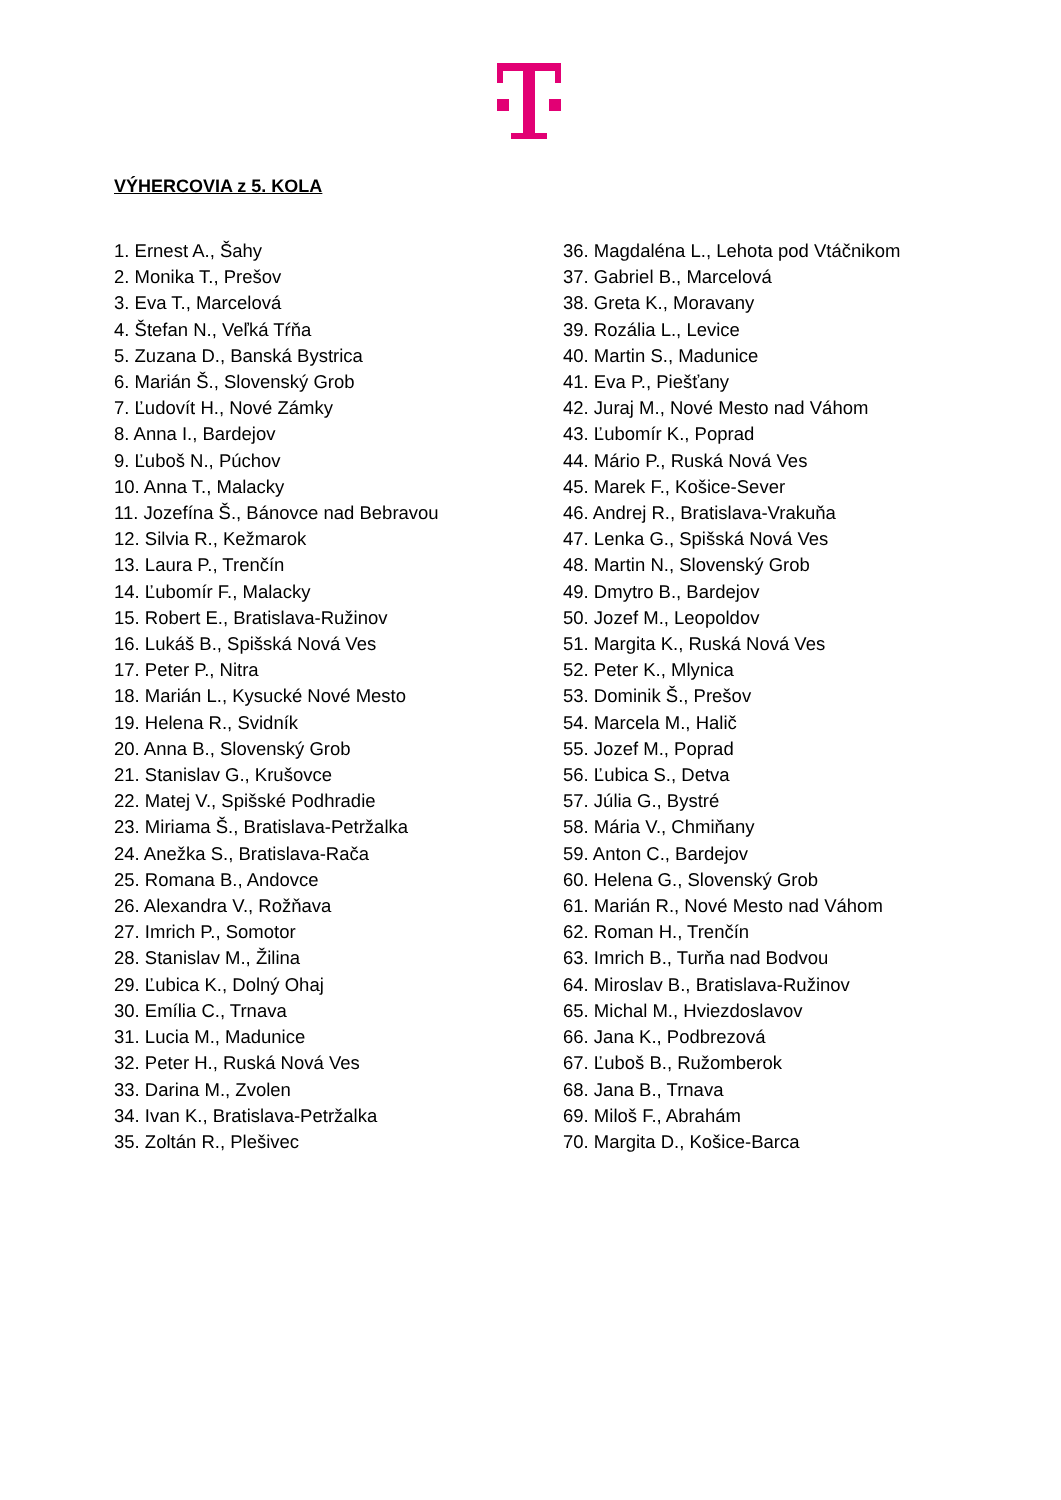VÝHERCOVIA z 5. KOLA
1. Ernest A., Šahy
2. Monika T., Prešov
3. Eva T., Marcelová
4. Štefan N., Veľká Tŕňa
5. Zuzana D., Banská Bystrica
6. Marián Š., Slovenský Grob
7. Ľudovít H., Nové Zámky
8. Anna I., Bardejov
9. Ľuboš N., Púchov
10. Anna T., Malacky
11. Jozefína Š., Bánovce nad Bebravou
12. Silvia R., Kežmarok
13. Laura P., Trenčín
14. Ľubomír F., Malacky
15. Robert E., Bratislava-Ružinov
16. Lukáš B., Spišská Nová Ves
17. Peter P., Nitra
18. Marián L., Kysucké Nové Mesto
19. Helena R., Svidník
20. Anna B., Slovenský Grob
21. Stanislav G., Krušovce
22. Matej V., Spišské Podhradie
23. Miriama Š., Bratislava-Petržalka
24. Anežka S., Bratislava-Rača
25. Romana B., Andovce
26. Alexandra V., Rožňava
27. Imrich P., Somotor
28. Stanislav M., Žilina
29. Ľubica K., Dolný Ohaj
30. Emília C., Trnava
31. Lucia M., Madunice
32. Peter H., Ruská Nová Ves
33. Darina M., Zvolen
34. Ivan K., Bratislava-Petržalka
35. Zoltán R., Plešivec
36. Magdaléna L., Lehota pod Vtáčnikom
37. Gabriel B., Marcelová
38. Greta K., Moravany
39. Rozália L., Levice
40. Martin S., Madunice
41. Eva P., Piešťany
42. Juraj M., Nové Mesto nad Váhom
43. Ľubomír K., Poprad
44. Mário P., Ruská Nová Ves
45. Marek F., Košice-Sever
46. Andrej R., Bratislava-Vrakuňa
47. Lenka G., Spišská Nová Ves
48. Martin N., Slovenský Grob
49. Dmytro B., Bardejov
50. Jozef M., Leopoldov
51. Margita K., Ruská Nová Ves
52. Peter K., Mlynica
53. Dominik Š., Prešov
54. Marcela M., Halič
55. Jozef M., Poprad
56. Ľubica S., Detva
57. Júlia G., Bystré
58. Mária V., Chmiňany
59. Anton C., Bardejov
60. Helena G., Slovenský Grob
61. Marián R., Nové Mesto nad Váhom
62. Roman H., Trenčín
63. Imrich B., Turňa nad Bodvou
64. Miroslav B., Bratislava-Ružinov
65. Michal M., Hviezdoslavov
66. Jana K., Podbrezová
67. Ľuboš B., Ružomberok
68. Jana B., Trnava
69. Miloš F., Abrahám
70. Margita D., Košice-Barca